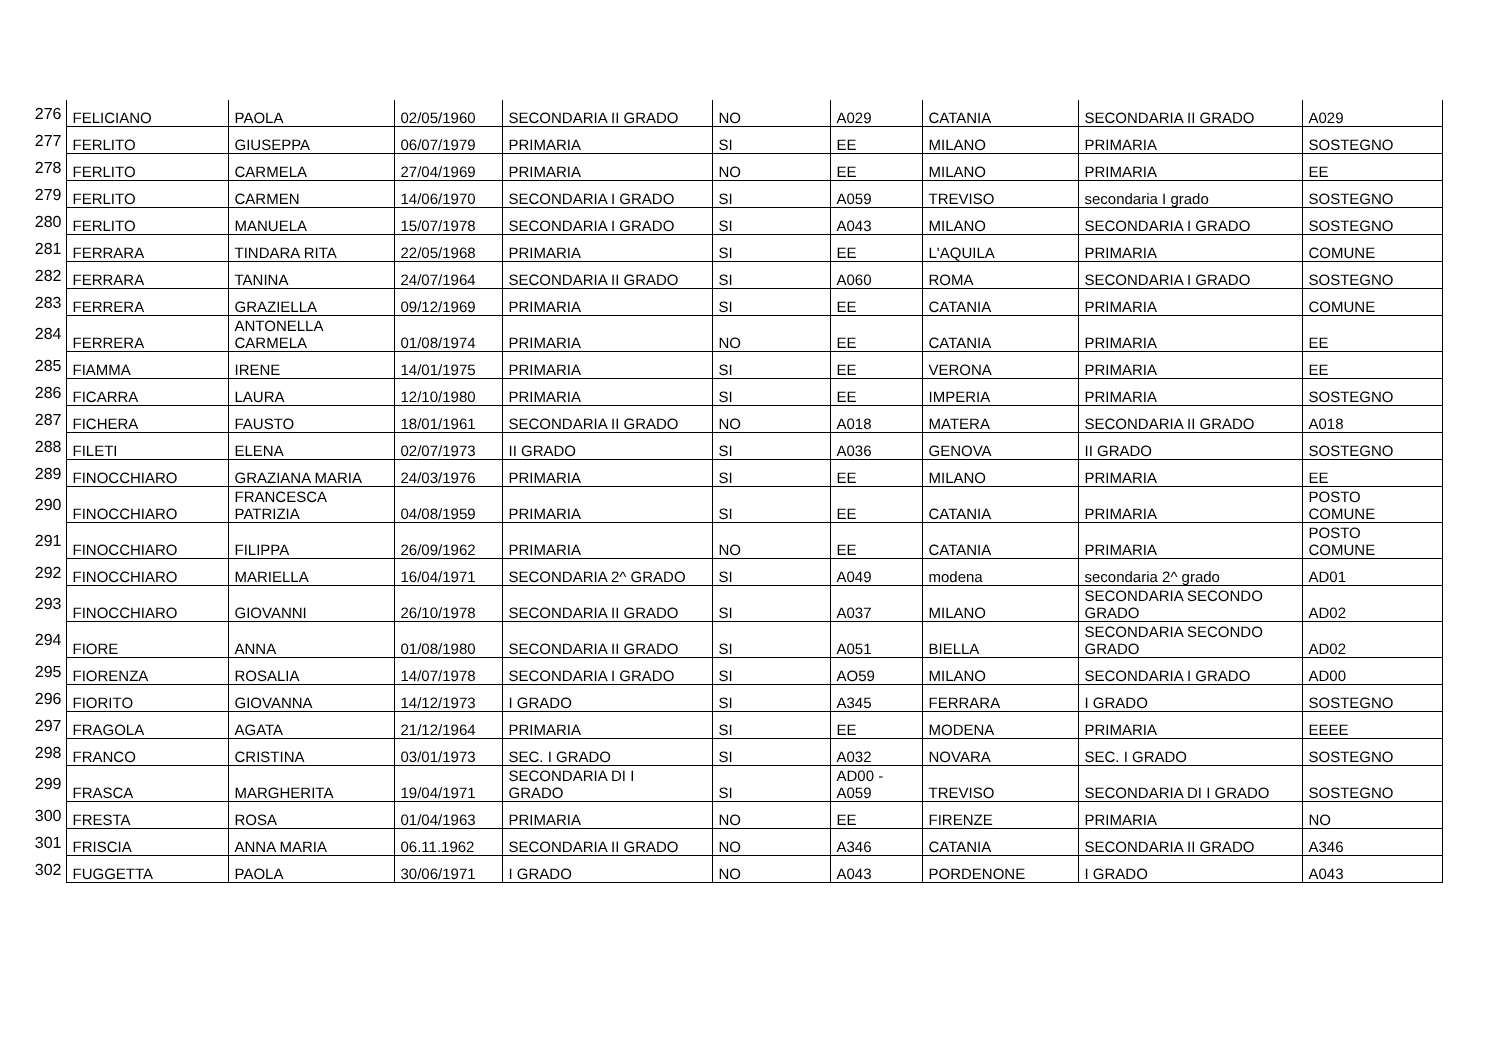| 276 | FELICIANO | PAOLA | 02/05/1960 | SECONDARIA II GRADO | NO | A029 | CATANIA | SECONDARIA II GRADO | A029 |
| 277 | FERLITO | GIUSEPPA | 06/07/1979 | PRIMARIA | SI | EE | MILANO | PRIMARIA | SOSTEGNO |
| 278 | FERLITO | CARMELA | 27/04/1969 | PRIMARIA | NO | EE | MILANO | PRIMARIA | EE |
| 279 | FERLITO | CARMEN | 14/06/1970 | SECONDARIA I GRADO | SI | A059 | TREVISO | secondaria I grado | SOSTEGNO |
| 280 | FERLITO | MANUELA | 15/07/1978 | SECONDARIA I GRADO | SI | A043 | MILANO | SECONDARIA I GRADO | SOSTEGNO |
| 281 | FERRARA | TINDARA RITA | 22/05/1968 | PRIMARIA | SI | EE | L'AQUILA | PRIMARIA | COMUNE |
| 282 | FERRARA | TANINA | 24/07/1964 | SECONDARIA II GRADO | SI | A060 | ROMA | SECONDARIA I GRADO | SOSTEGNO |
| 283 | FERRERA | GRAZIELLA | 09/12/1969 | PRIMARIA | SI | EE | CATANIA | PRIMARIA | COMUNE |
| 284 | FERRERA | ANTONELLA CARMELA | 01/08/1974 | PRIMARIA | NO | EE | CATANIA | PRIMARIA | EE |
| 285 | FIAMMA | IRENE | 14/01/1975 | PRIMARIA | SI | EE | VERONA | PRIMARIA | EE |
| 286 | FICARRA | LAURA | 12/10/1980 | PRIMARIA | SI | EE | IMPERIA | PRIMARIA | SOSTEGNO |
| 287 | FICHERA | FAUSTO | 18/01/1961 | SECONDARIA II GRADO | NO | A018 | MATERA | SECONDARIA II GRADO | A018 |
| 288 | FILETI | ELENA | 02/07/1973 | II GRADO | SI | A036 | GENOVA | II GRADO | SOSTEGNO |
| 289 | FINOCCHIARO | GRAZIANA MARIA | 24/03/1976 | PRIMARIA | SI | EE | MILANO | PRIMARIA | EE |
| 290 | FINOCCHIARO | FRANCESCA PATRIZIA | 04/08/1959 | PRIMARIA | SI | EE | CATANIA | PRIMARIA | POSTO COMUNE |
| 291 | FINOCCHIARO | FILIPPA | 26/09/1962 | PRIMARIA | NO | EE | CATANIA | PRIMARIA | POSTO COMUNE |
| 292 | FINOCCHIARO | MARIELLA | 16/04/1971 | SECONDARIA 2^ GRADO | SI | A049 | modena | secondaria 2^ grado | AD01 |
| 293 | FINOCCHIARO | GIOVANNI | 26/10/1978 | SECONDARIA II GRADO | SI | A037 | MILANO | SECONDARIA SECONDO GRADO | AD02 |
| 294 | FIORE | ANNA | 01/08/1980 | SECONDARIA II GRADO | SI | A051 | BIELLA | SECONDARIA SECONDO GRADO | AD02 |
| 295 | FIORENZA | ROSALIA | 14/07/1978 | SECONDARIA I GRADO | SI | AO59 | MILANO | SECONDARIA I GRADO | AD00 |
| 296 | FIORITO | GIOVANNA | 14/12/1973 | I GRADO | SI | A345 | FERRARA | I GRADO | SOSTEGNO |
| 297 | FRAGOLA | AGATA | 21/12/1964 | PRIMARIA | SI | EE | MODENA | PRIMARIA | EEEE |
| 298 | FRANCO | CRISTINA | 03/01/1973 | SEC. I GRADO | SI | A032 | NOVARA | SEC. I GRADO | SOSTEGNO |
| 299 | FRASCA | MARGHERITA | 19/04/1971 | SECONDARIA DI I GRADO | SI | AD00 - A059 | TREVISO | SECONDARIA DI I GRADO | SOSTEGNO |
| 300 | FRESTA | ROSA | 01/04/1963 | PRIMARIA | NO | EE | FIRENZE | PRIMARIA | NO |
| 301 | FRISCIA | ANNA MARIA | 06.11.1962 | SECONDARIA II GRADO | NO | A346 | CATANIA | SECONDARIA II GRADO | A346 |
| 302 | FUGGETTA | PAOLA | 30/06/1971 | I GRADO | NO | A043 | PORDENONE | I GRADO | A043 |